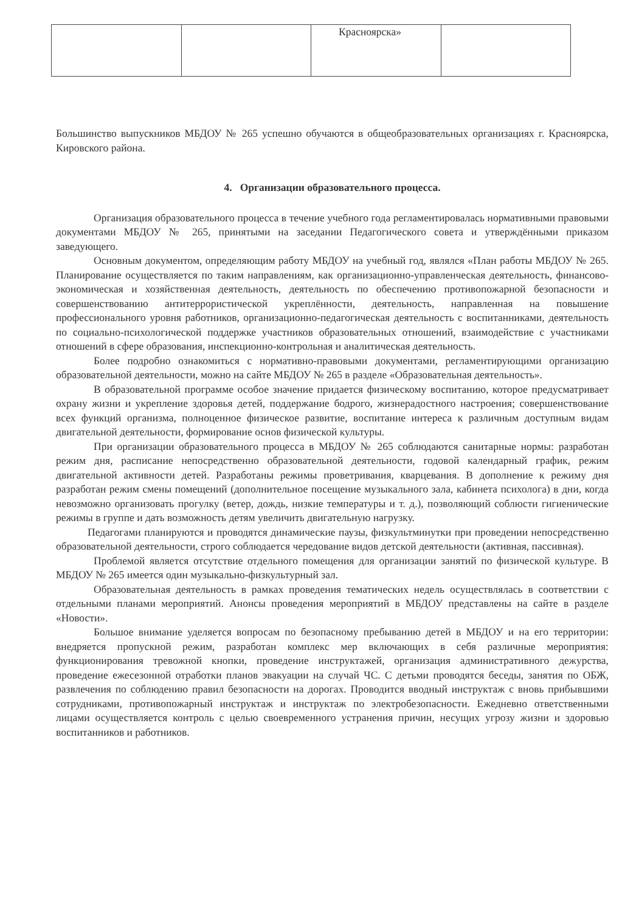| | | Красноярска» | |
Большинство выпускников МБДОУ № 265 успешно обучаются в общеобразовательных организациях г. Красноярска, Кировского района.
4. Организации образовательного процесса.
Организация образовательного процесса в течение учебного года регламентировалась нормативными правовыми документами МБДОУ № 265, принятыми на заседании Педагогического совета и утверждёнными приказом заведующего.
Основным документом, определяющим работу МБДОУ на учебный год, являлся «План работы МБДОУ № 265. Планирование осуществляется по таким направлениям, как организационно-управленческая деятельность, финансово-экономическая и хозяйственная деятельность, деятельность по обеспечению противопожарной безопасности и совершенствованию антитеррористической укреплённости, деятельность, направленная на повышение профессионального уровня работников, организационно-педагогическая деятельность с воспитанниками, деятельность по социально-психологической поддержке участников образовательных отношений, взаимодействие с участниками отношений в сфере образования, инспекционно-контрольная и аналитическая деятельность.
Более подробно ознакомиться с нормативно-правовыми документами, регламентирующими организацию образовательной деятельности, можно на сайте МБДОУ № 265 в разделе «Образовательная деятельность».
В образовательной программе особое значение придается физическому воспитанию, которое предусматривает охрану жизни и укрепление здоровья детей, поддержание бодрого, жизнерадостного настроения; совершенствование всех функций организма, полноценное физическое развитие, воспитание интереса к различным доступным видам двигательной деятельности, формирование основ физической культуры.
При организации образовательного процесса в МБДОУ № 265 соблюдаются санитарные нормы: разработан режим дня, расписание непосредственно образовательной деятельности, годовой календарный график, режим двигательной активности детей. Разработаны режимы проветривания, кварцевания. В дополнение к режиму дня разработан режим смены помещений (дополнительное посещение музыкального зала, кабинета психолога) в дни, когда невозможно организовать прогулку (ветер, дождь, низкие температуры и т. д.), позволяющий соблюсти гигиенические режимы в группе и дать возможность детям увеличить двигательную нагрузку.
Педагогами планируются и проводятся динамические паузы, физкультминутки при проведении непосредственно образовательной деятельности, строго соблюдается чередование видов детской деятельности (активная, пассивная).
Проблемой является отсутствие отдельного помещения для организации занятий по физической культуре. В МБДОУ № 265 имеется один музыкально-физкультурный зал.
Образовательная деятельность в рамках проведения тематических недель осуществлялась в соответствии с отдельными планами мероприятий. Анонсы проведения мероприятий в МБДОУ представлены на сайте в разделе «Новости».
Большое внимание уделяется вопросам по безопасному пребыванию детей в МБДОУ и на его территории: внедряется пропускной режим, разработан комплекс мер включающих в себя различные мероприятия: функционирования тревожной кнопки, проведение инструктажей, организация административного дежурства, проведение ежесезонной отработки планов эвакуации на случай ЧС. С детьми проводятся беседы, занятия по ОБЖ, развлечения по соблюдению правил безопасности на дорогах. Проводится вводный инструктаж с вновь прибывшими сотрудниками, противопожарный инструктаж и инструктаж по электробезопасности. Ежедневно ответственными лицами осуществляется контроль с целью своевременного устранения причин, несущих угрозу жизни и здоровью воспитанников и работников.